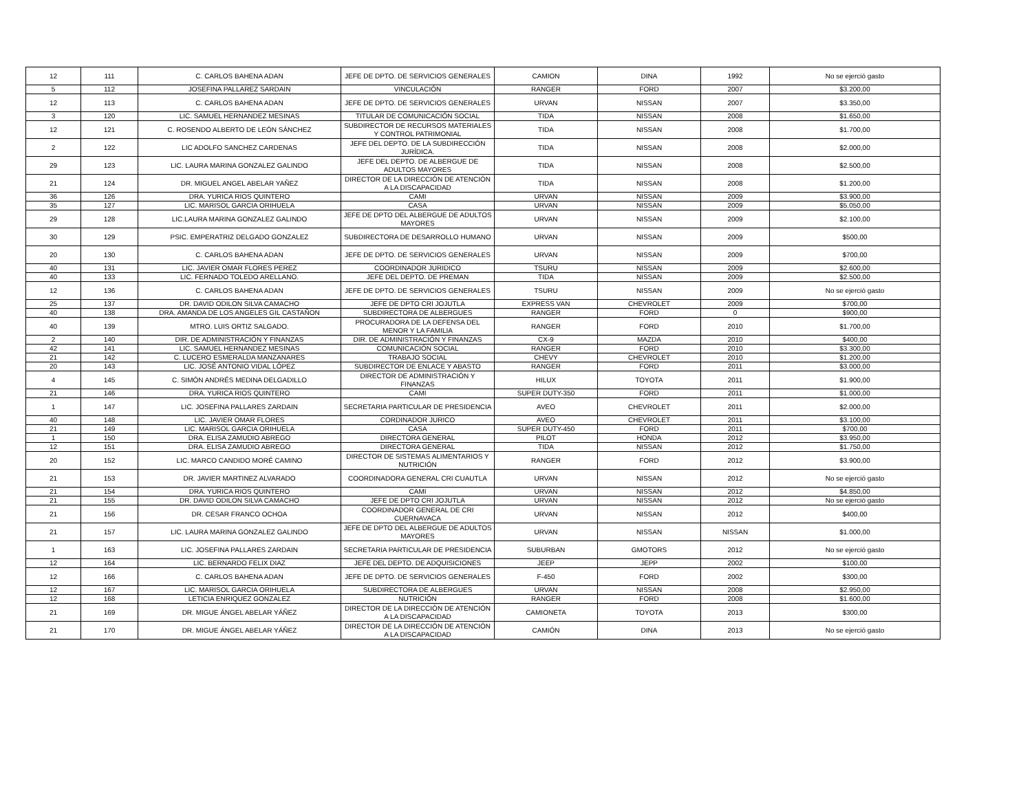| 12 | 111 | C. CARLOS BAHENA ADAN | JEFE DE DPTO. DE SERVICIOS GENERALES | CAMION | DINA | 1992 | No se ejerció gasto |
| 5 | 112 | JOSEFINA PALLAREZ SARDAIN | VINCULACIÓN | RANGER | FORD | 2007 | $3.200,00 |
| 12 | 113 | C. CARLOS BAHENA ADAN | JEFE DE DPTO. DE SERVICIOS GENERALES | URVAN | NISSAN | 2007 | $3.350,00 |
| 3 | 120 | LIC. SAMUEL HERNANDEZ MESINAS | TITULAR DE COMUNICACIÓN SOCIAL | TIDA | NISSAN | 2008 | $1.650,00 |
| 12 | 121 | C. ROSENDO ALBERTO DE LEÓN SÁNCHEZ | SUBDIRECTOR DE RECURSOS MATERIALES Y CONTROL PATRIMONIAL | TIDA | NISSAN | 2008 | $1.700,00 |
| 2 | 122 | LIC ADOLFO SANCHEZ CARDENAS | JEFE DEL DEPTO. DE LA SUBDIRECCIÓN JURÍDICA. | TIDA | NISSAN | 2008 | $2.000,00 |
| 29 | 123 | LIC. LAURA MARINA GONZALEZ GALINDO | JEFE DEL DEPTO. DE ALBERGUE DE ADULTOS MAYORES | TIDA | NISSAN | 2008 | $2.500,00 |
| 21 | 124 | DR. MIGUEL ANGEL ABELAR YAÑEZ | DIRECTOR DE LA DIRECCIÓN DE ATENCIÓN A LA DISCAPACIDAD | TIDA | NISSAN | 2008 | $1.200,00 |
| 36 | 126 | DRA. YURICA RIOS QUINTERO | CAMI | URVAN | NISSAN | 2009 | $3.900,00 |
| 35 | 127 | LIC. MARISOL GARCIA ORIHUELA | CASA | URVAN | NISSAN | 2009 | $5.050,00 |
| 29 | 128 | LIC.LAURA MARINA GONZALEZ GALINDO | JEFE DE DPTO DEL ALBERGUE DE ADULTOS MAYORES | URVAN | NISSAN | 2009 | $2.100,00 |
| 30 | 129 | PSIC. EMPERATRIZ DELGADO GONZALEZ | SUBDIRECTORA DE DESARROLLO HUMANO | URVAN | NISSAN | 2009 | $500,00 |
| 20 | 130 | C. CARLOS BAHENA ADAN | JEFE DE DPTO. DE SERVICIOS GENERALES | URVAN | NISSAN | 2009 | $700,00 |
| 40 | 131 | LIC. JAVIER OMAR FLORES PEREZ | COORDINADOR JURIDICO | TSURU | NISSAN | 2009 | $2.600,00 |
| 40 | 133 | LIC. FERNADO TOLEDO ARELLANO. | JEFE DEL DEPTO. DE PREMAN | TIDA | NISSAN | 2009 | $2.500,00 |
| 12 | 136 | C. CARLOS BAHENA ADAN | JEFE DE DPTO. DE SERVICIOS GENERALES | TSURU | NISSAN | 2009 | No se ejerció gasto |
| 25 | 137 | DR. DAVID ODILON SILVA CAMACHO | JEFE DE DPTO CRI JOJUTLA | EXPRESS VAN | CHEVROLET | 2009 | $700,00 |
| 40 | 138 | DRA. AMANDA DE LOS ANGELES GIL CASTAÑON | SUBDIRECTORA DE ALBERGUES | RANGER | FORD | 0 | $900,00 |
| 40 | 139 | MTRO. LUIS ORTIZ SALGADO. | PROCURADORA DE LA DEFENSA DEL MENOR Y LA FAMILIA | RANGER | FORD | 2010 | $1.700,00 |
| 2 | 140 | DIR. DE ADMINISTRACIÓN Y FINANZAS | DIR. DE ADMINISTRACIÓN Y FINANZAS | CX-9 | MAZDA | 2010 | $400,00 |
| 42 | 141 | LIC. SAMUEL HERNANDEZ MESINAS | COMUNICACIÓN SOCIAL | RANGER | FORD | 2010 | $3.300,00 |
| 21 | 142 | C. LUCERO ESMERALDA MANZANARES | TRABAJO SOCIAL | CHEVY | CHEVROLET | 2010 | $1.200,00 |
| 20 | 143 | LIC. JOSÉ ANTONIO VIDAL LÓPEZ | SUBDIRECTOR DE ENLACE Y ABASTO | RANGER | FORD | 2011 | $3.000,00 |
| 4 | 145 | C. SIMÓN ANDRÉS MEDINA DELGADILLO | DIRECTOR DE ADMINISTRACIÓN Y FINANZAS | HILUX | TOYOTA | 2011 | $1.900,00 |
| 21 | 146 | DRA. YURICA RIOS QUINTERO | CAMI | SUPER DUTY-350 | FORD | 2011 | $1.000,00 |
| 1 | 147 | LIC. JOSEFINA PALLARES ZARDAIN | SECRETARIA PARTICULAR DE PRESIDENCIA | AVEO | CHEVROLET | 2011 | $2.000,00 |
| 40 | 148 | LIC. JAVIER OMAR FLORES | CORDINADOR JURICO | AVEO | CHEVROLET | 2011 | $3.100,00 |
| 21 | 149 | LIC. MARISOL GARCIA ORIHUELA | CASA | SUPER DUTY-450 | FORD | 2011 | $700,00 |
| 1 | 150 | DRA. ELISA ZAMUDIO ABREGO | DIRECTORA GENERAL | PILOT | HONDA | 2012 | $3.950,00 |
| 12 | 151 | DRA. ELISA ZAMUDIO ABREGO | DIRECTORA GENERAL | TIDA | NISSAN | 2012 | $1.750,00 |
| 20 | 152 | LIC. MARCO CANDIDO MORÉ CAMINO | DIRECTOR DE SISTEMAS ALIMENTARIOS Y NUTRICIÓN | RANGER | FORD | 2012 | $3.900,00 |
| 21 | 153 | DR. JAVIER MARTINEZ ALVARADO | COORDINADORA GENERAL CRI CUAUTLA | URVAN | NISSAN | 2012 | No se ejerció gasto |
| 21 | 154 | DRA. YURICA RIOS QUINTERO | CAMI | URVAN | NISSAN | 2012 | $4.850,00 |
| 21 | 155 | DR. DAVID ODILON SILVA CAMACHO | JEFE DE DPTO CRI JOJUTLA | URVAN | NISSAN | 2012 | No se ejerció gasto |
| 21 | 156 | DR. CESAR FRANCO OCHOA | COORDINADOR GENERAL DE CRI CUERNAVACA | URVAN | NISSAN | 2012 | $400,00 |
| 21 | 157 | LIC. LAURA MARINA GONZALEZ GALINDO | JEFE DE DPTO DEL ALBERGUE DE ADULTOS MAYORES | URVAN | NISSAN | NISSAN | $1.000,00 |
| 1 | 163 | LIC. JOSEFINA PALLARES ZARDAIN | SECRETARIA PARTICULAR DE PRESIDENCIA | SUBURBAN | GMOTORS | 2012 | No se ejerció gasto |
| 12 | 164 | LIC. BERNARDO FELIX DIAZ | JEFE DEL DEPTO. DE ADQUISICIONES | JEEP | JEPP | 2002 | $100,00 |
| 12 | 166 | C. CARLOS BAHENA ADAN | JEFE DE DPTO. DE SERVICIOS GENERALES | F-450 | FORD | 2002 | $300,00 |
| 12 | 167 | LIC. MARISOL GARCIA ORIHUELA | SUBDIRECTORA DE ALBERGUES | URVAN | NISSAN | 2008 | $2.950,00 |
| 12 | 168 | LETICIA ENRIQUEZ GONZALEZ | NUTRICIÓN | RANGER | FORD | 2008 | $1.600,00 |
| 21 | 169 | DR. MIGUE ÁNGEL ABELAR YÁÑEZ | DIRECTOR DE LA DIRECCIÓN DE ATENCIÓN A LA DISCAPACIDAD | CAMIONETA | TOYOTA | 2013 | $300,00 |
| 21 | 170 | DR. MIGUE ÁNGEL ABELAR YÁÑEZ | DIRECTOR DE LA DIRECCIÓN DE ATENCIÓN A LA DISCAPACIDAD | CAMIÓN | DINA | 2013 | No se ejerció gasto |